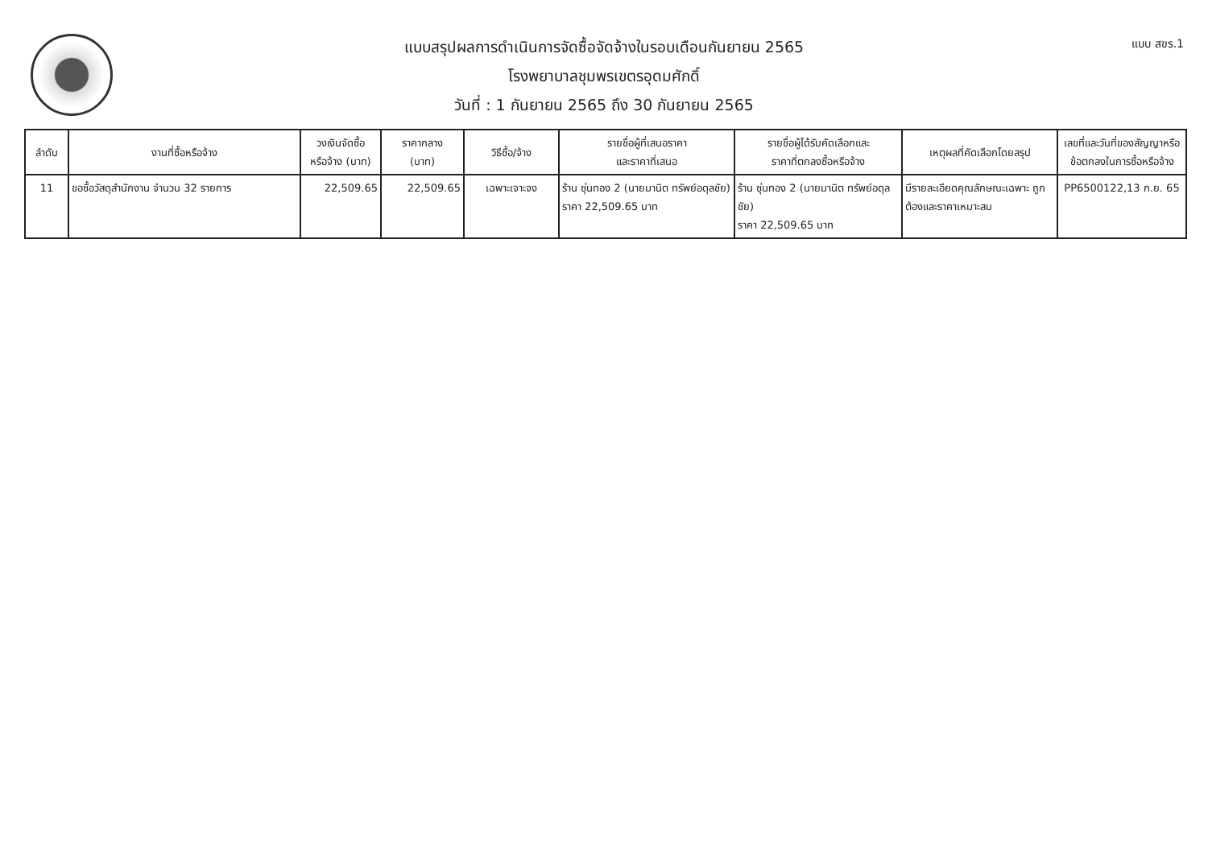แบบ สขร.1
แบบสรุปผลการดำเนินการจัดซื้อจัดจ้างในรอบเดือนกันยายน 2565
โรงพยาบาลชุมพรเขตรอุดมศักดิ์
วันที่ : 1 กันยายน 2565 ถึง 30 กันยายน 2565
| ลำดับ | งานที่ซื้อหรือจ้าง | วงเงินจัดซื้อ หรือจ้าง (บาท) | ราคากลาง (บาท) | วิธีซื้อ/จ้าง | รายชื่อผู้ที่เสนอราคา และราคาที่เสนอ | รายชื่อผู้ได้รับคัดเลือกและ ราคาที่ตกลงซื้อหรือจ้าง | เหตุผลที่คัดเลือกโดยสรุป | เลขที่และวันที่ของสัญญาหรือ ข้อตกลงในการซื้อหรือจ้าง |
| --- | --- | --- | --- | --- | --- | --- | --- | --- |
| 11 | ขอซื้อวัสดุสำนักงาน จำนวน 32 รายการ | 22,509.65 | 22,509.65 | เฉพาะเจาะจง | ร้าน ซุ่นทอง 2 (นายมานิต ทรัพย์อดุลชัย) ราคา 22,509.65 บาท | ร้าน ซุ่นทอง 2 (นายมานิต ทรัพย์อดุลชัย) ราคา 22,509.65 บาท | มีรายละเอียดคุณลักษณะเฉพาะ ถูกต้องและราคาเหมาะสม | PP6500122,13 ก.ย. 65 |